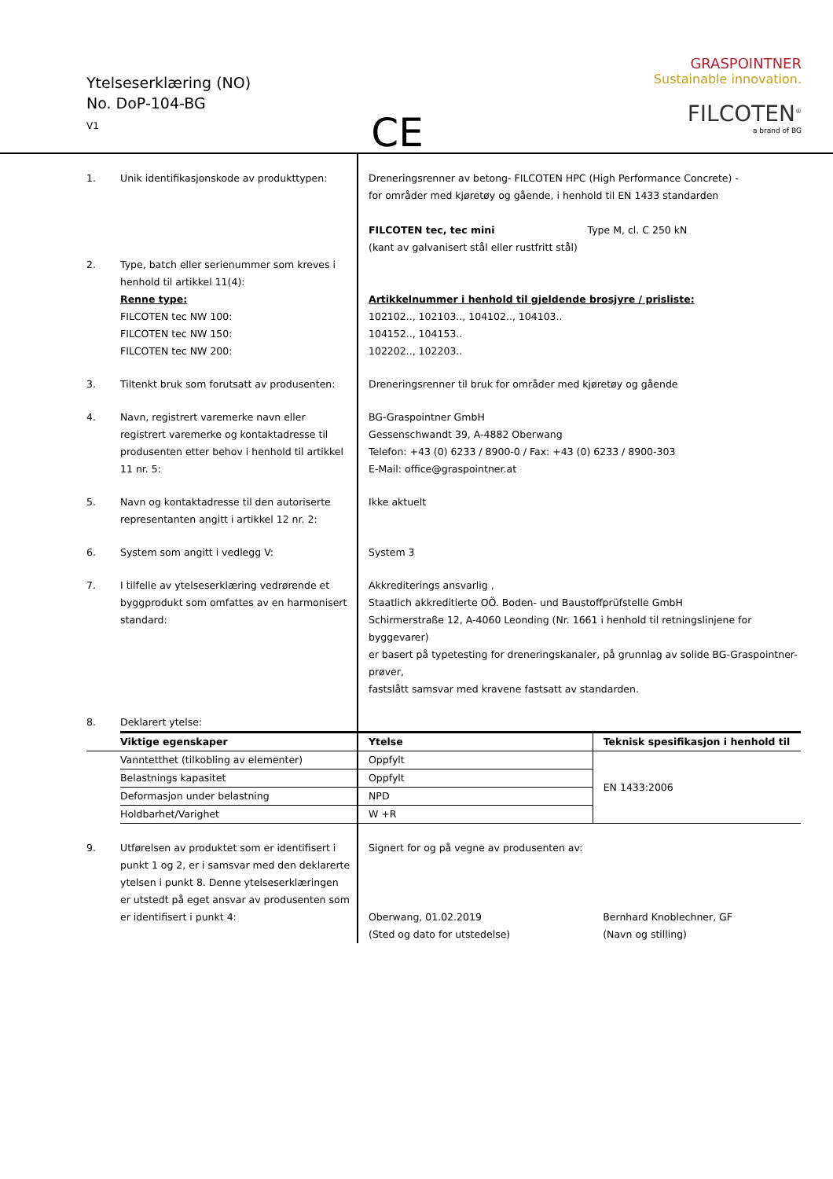Ytelseserklæring (NO)
No. DoP-104-BG
V1
CE
GRASPOINTNER
Sustainable innovation.
FILCOTEN<sup>®</sup>
a brand of BG
| 1. | Unik identifikasjonskode av produkttypen: | Dreneringsrenner av betong- FILCOTEN HPC (High Performance Concrete) - for områder med kjøretøy og gående, i henhold til EN 1433 standarden FILCOTEN tec, tec mini Type M, cl. C 250 kN (kant av galvanisert stål eller rustfritt stål) | |
| 2. | Type, batch eller serienummer som kreves i henhold til artikkel 11(4): Renne type: FILCOTEN tec NW 100: FILCOTEN tec NW 150: FILCOTEN tec NW 200: | Artikkelnummer i henhold til gjeldende brosjyre / prisliste: 102102.., 102103.., 104102.., 104103.. 104152.., 104153.. 102202.., 102203.. | |
| 3. | Tiltenkt bruk som forutsatt av produsenten: | Dreneringsrenner til bruk for områder med kjøretøy og gående | |
| 4. | Navn, registrert varemerke navn eller registrert varemerke og kontaktadresse til produsenten etter behov i henhold til artikkel 11 nr. 5: | BG-Graspointner GmbH Gessenschwandt 39, A-4882 Oberwang Telefon: +43 (0) 6233 / 8900-0 / Fax: +43 (0) 6233 / 8900-303 E-Mail: office@graspointner.at | |
| 5. | Navn og kontaktadresse til den autoriserte representanten angitt i artikkel 12 nr. 2: | Ikke aktuelt | |
| 6. | System som angitt i vedlegg V: | System 3 | |
| 7. | I tilfelle av ytelseserklæring vedrørende et byggprodukt som omfattes av en harmonisert standard: | Akkrediterings ansvarlig , Staatlich akkreditierte OÖ. Boden- und Baustoffprüfstelle GmbH Schirmerstraße 12, A-4060 Leonding (Nr. 1661 i henhold til retningslinjene for byggevarer) er basert på typetesting for dreneringskanaler, på grunnlag av solide BG-Graspointner-prøver, fastslått samsvar med kravene fastsatt av standarden. | |
| 8. | Deklarert ytelse: | | |
| | Viktige egenskaper | Ytelse | Teknisk spesifikasjon i henhold til |
| | Vanntetthet (tilkobling av elementer) | Oppfylt | EN 1433:2006 |
| | Belastnings kapasitet | Oppfylt | |
| | Deformasjon under belastning | NPD | |
| | Holdbarhet/Varighet | W +R | |
| 9. | Utførelsen av produktet som er identifisert i punkt 1 og 2, er i samsvar med den deklarerte ytelsen i punkt 8. Denne ytelseserklæringen er utstedt på eget ansvar av produsenten som er identifisert i punkt 4: | Signert for og på vegne av produsenten av: Oberwang, 01.02.2019 (Sted og dato for utstedelse) | Bernhard Knoblechner, GF (Navn og stilling) |